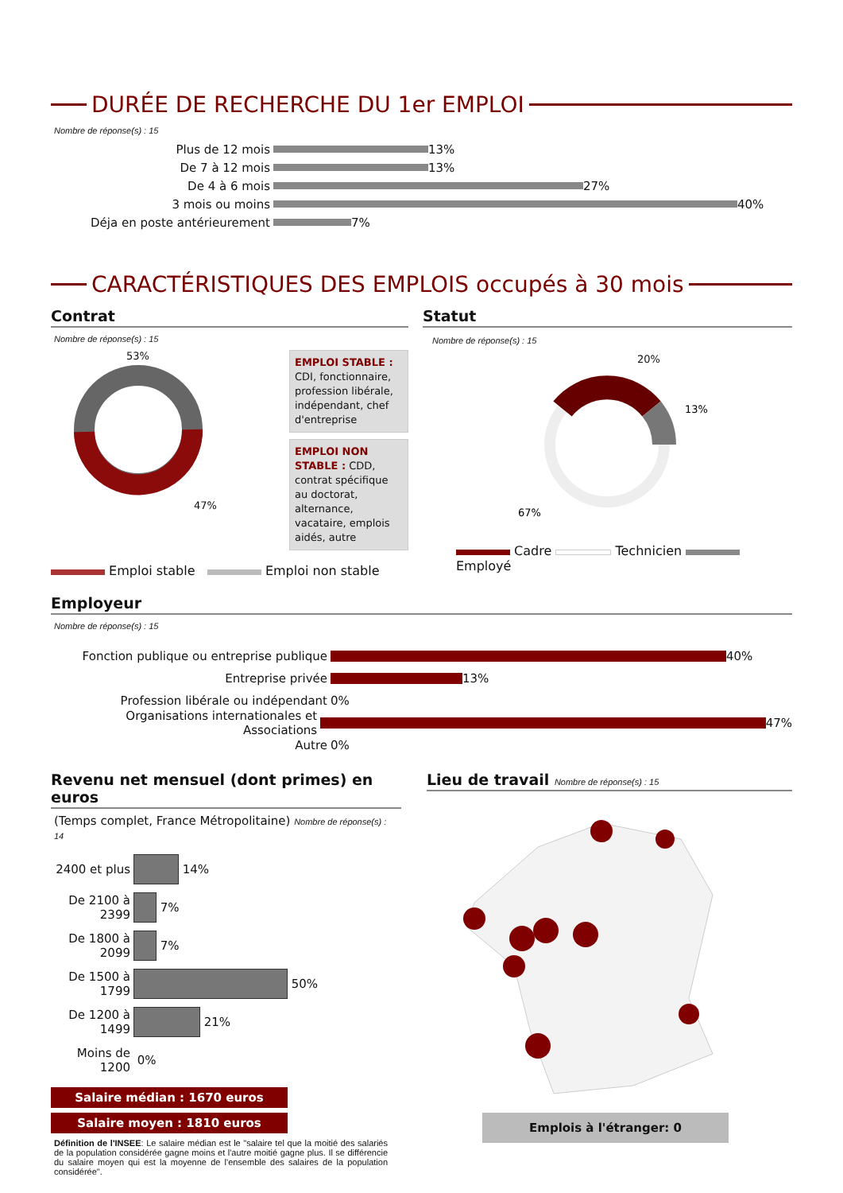DURÉE DE RECHERCHE DU 1er EMPLOI
Nombre de réponse(s) : 15
Plus de 12 mois 13%
De 7 à 12 mois 13%
De 4 à 6 mois 27%
3 mois ou moins 40%
Déja en poste antérieurement 7%
CARACTÉRISTIQUES DES EMPLOIS occupés à 30 mois
Contrat
Nombre de réponse(s) : 15
53%
47%
EMPLOI STABLE : CDI, fonctionnaire, profession libérale, indépendant, chef d'entreprise
EMPLOI NON STABLE : CDD, contrat spécifique au doctorat, alternance, vacataire, emplois aidés, autre
Emploi stable Emploi non stable
Statut
Nombre de réponse(s) : 15
20%
13%
67%
Cadre Technicien Employé
Employeur
Nombre de réponse(s) : 15
Fonction publique ou entreprise publique 40%
Entreprise privée 13%
Profession libérale ou indépendant 0%
Organisations internationales et Associations 47%
Autre 0%
Revenu net mensuel (dont primes) en euros
(Temps complet, France Métropolitaine) Nombre de réponse(s) : 14
2400 et plus 14%
De 2100 à 2399 7%
De 1800 à 2099 7%
De 1500 à 1799 50%
De 1200 à 1499 21%
Moins de 1200 0%
Salaire médian : 1670 euros
Salaire moyen : 1810 euros
Définition de l'INSEE: Le salaire médian est le "salaire tel que la moitié des salariés de la population considérée gagne moins et l'autre moitié gagne plus. Il se différencie du salaire moyen qui est la moyenne de l'ensemble des salaires de la population considérée".
Lieu de travail Nombre de réponse(s) : 15
Emplois à l'étranger: 0